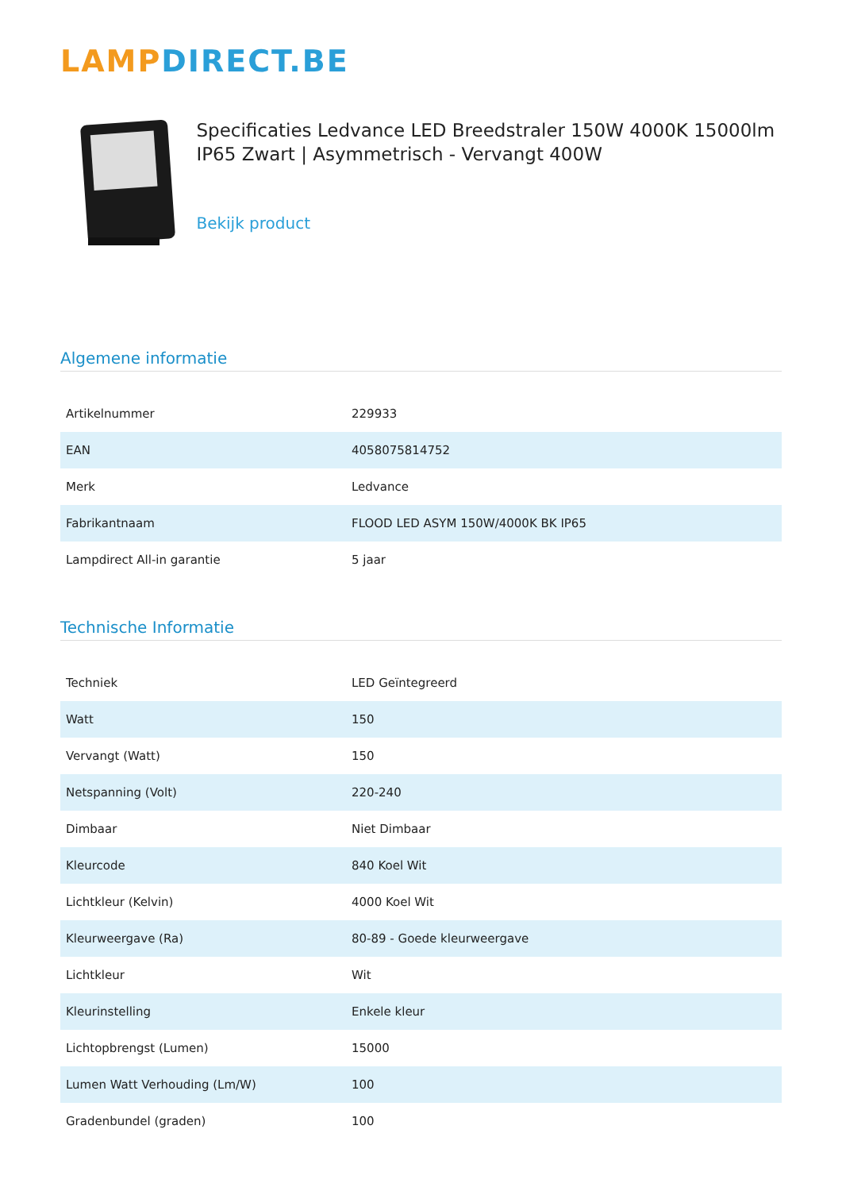LAMP DIRECT.BE
Specificaties Ledvance LED Breedstraler 150W 4000K 15000lm IP65 Zwart | Asymmetrisch - Vervangt 400W
Bekijk product
Algemene informatie
| Artikelnummer | 229933 |
| EAN | 4058075814752 |
| Merk | Ledvance |
| Fabrikantnaam | FLOOD LED ASYM 150W/4000K BK IP65 |
| Lampdirect All-in garantie | 5 jaar |
Technische Informatie
| Techniek | LED Geïntegreerd |
| Watt | 150 |
| Vervangt (Watt) | 150 |
| Netspanning (Volt) | 220-240 |
| Dimbaar | Niet Dimbaar |
| Kleurcode | 840 Koel Wit |
| Lichtkleur (Kelvin) | 4000 Koel Wit |
| Kleurweergave (Ra) | 80-89 - Goede kleurweergave |
| Lichtkleur | Wit |
| Kleurinstelling | Enkele kleur |
| Lichtopbrengst (Lumen) | 15000 |
| Lumen Watt Verhouding (Lm/W) | 100 |
| Gradenbundel (graden) | 100 |